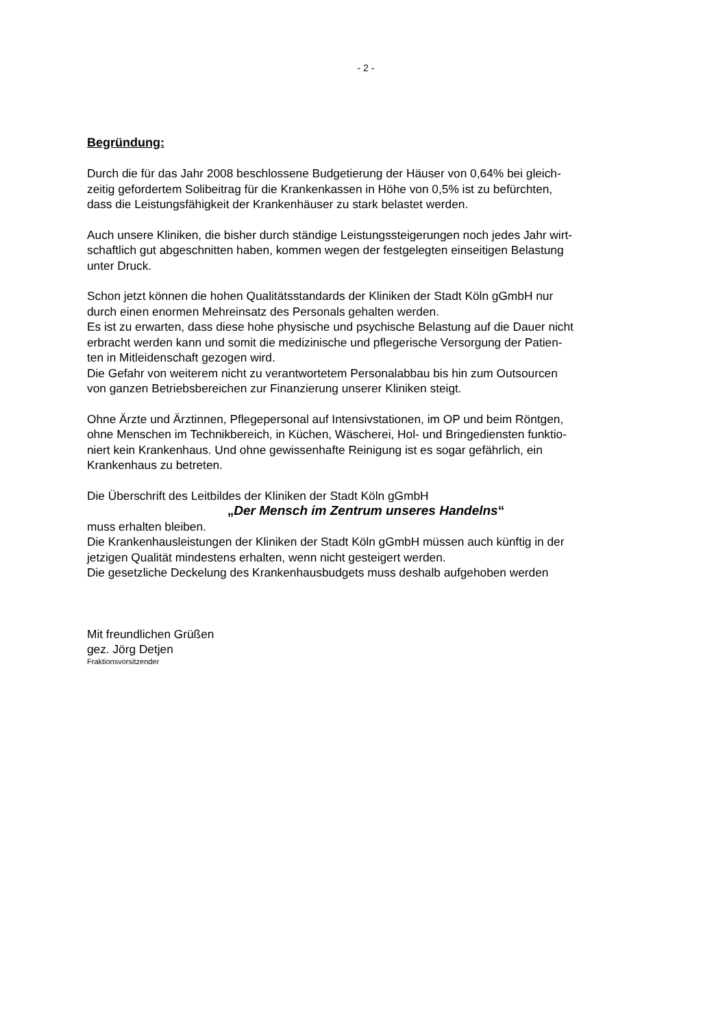- 2 -
Begründung:
Durch die für das Jahr 2008 beschlossene Budgetierung der Häuser von 0,64% bei gleich-
zeitig gefordertem Solibeitrag für die Krankenkassen in Höhe von 0,5% ist zu befürchten,
dass die Leistungsfähigkeit der Krankenhäuser zu stark belastet werden.
Auch unsere Kliniken, die bisher durch ständige Leistungssteigerungen noch jedes Jahr wirt-
schaftlich gut abgeschnitten haben, kommen wegen der festgelegten einseitigen Belastung
unter Druck.
Schon jetzt können die hohen Qualitätsstandards der Kliniken der Stadt Köln gGmbH nur
durch einen enormen Mehreinsatz des Personals gehalten werden.
Es ist zu erwarten, dass diese hohe physische und psychische Belastung auf die Dauer nicht
erbracht werden kann und somit die medizinische und pflegerische Versorgung der Patien-
ten in Mitleidenschaft gezogen wird.
Die Gefahr von weiterem nicht zu verantwortetem Personalabbau bis hin zum Outsourcen
von ganzen Betriebsbereichen zur Finanzierung unserer Kliniken steigt.
Ohne Ärzte und Ärztinnen, Pflegepersonal auf Intensivstationen, im OP und beim Röntgen,
ohne Menschen im Technikbereich, in Küchen, Wäscherei, Hol- und Bringediensten funktio-
niert kein Krankenhaus. Und ohne gewissenhafte Reinigung ist es sogar gefährlich, ein
Krankenhaus zu betreten.
Die Überschrift des Leitbildes der Kliniken der Stadt Köln gGmbH
„Der Mensch im Zentrum unseres Handelns“
muss erhalten bleiben.
Die Krankenhausleistungen der Kliniken der Stadt Köln gGmbH müssen auch künftig in der
jetzigen Qualität mindestens erhalten, wenn nicht gesteigert werden.
Die gesetzliche Deckelung des Krankenhausbudgets muss deshalb aufgehoben werden
Mit freundlichen Grüßen
gez. Jörg Detjen
Fraktionsvorsitzender